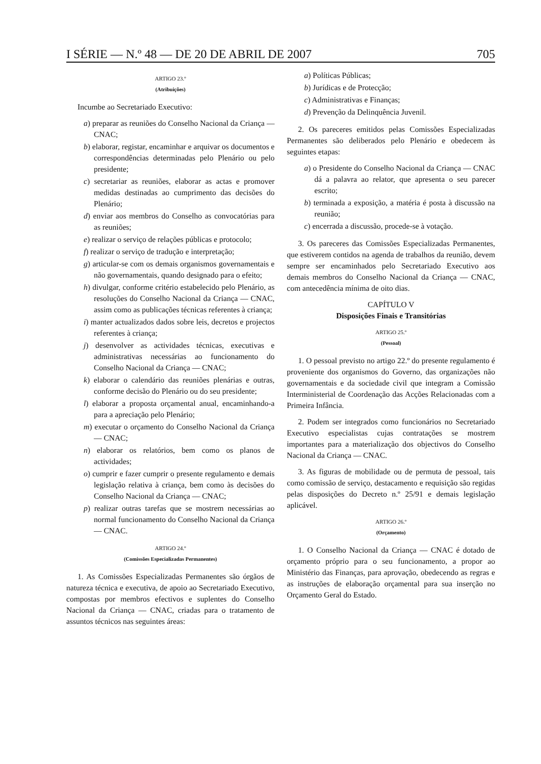I SÉRIE — N.º 48 — DE 20 DE ABRIL DE 2007 705
ARTIGO 23.º
(Atribuições)
Incumbe ao Secretariado Executivo:
a) preparar as reuniões do Conselho Nacional da Criança — CNAC;
b) elaborar, registar, encaminhar e arquivar os documentos e correspondências determinadas pelo Plenário ou pelo presidente;
c) secretariar as reuniões, elaborar as actas e promover medidas destinadas ao cumprimento das decisões do Plenário;
d) enviar aos membros do Conselho as convocatórias para as reuniões;
e) realizar o serviço de relações públicas e protocolo;
f) realizar o serviço de tradução e interpretação;
g) articular-se com os demais organismos governamentais e não governamentais, quando designado para o efeito;
h) divulgar, conforme critério estabelecido pelo Plenário, as resoluções do Conselho Nacional da Criança — CNAC, assim como as publicações técnicas referentes à criança;
i) manter actualizados dados sobre leis, decretos e projectos referentes à criança;
j) desenvolver as actividades técnicas, executivas e administrativas necessárias ao funcionamento do Conselho Nacional da Criança — CNAC;
k) elaborar o calendário das reuniões plenárias e outras, conforme decisão do Plenário ou do seu presidente;
l) elaborar a proposta orçamental anual, encaminhando-a para a apreciação pelo Plenário;
m) executar o orçamento do Conselho Nacional da Criança — CNAC;
n) elaborar os relatórios, bem como os planos de actividades;
o) cumprir e fazer cumprir o presente regulamento e demais legislação relativa à criança, bem como às decisões do Conselho Nacional da Criança — CNAC;
p) realizar outras tarefas que se mostrem necessárias ao normal funcionamento do Conselho Nacional da Criança — CNAC.
ARTIGO 24.º
(Comissões Especializadas Permanentes)
1. As Comissões Especializadas Permanentes são órgãos de natureza técnica e executiva, de apoio ao Secretariado Executivo, compostas por membros efectivos e suplentes do Conselho Nacional da Criança — CNAC, criadas para o tratamento de assuntos técnicos nas seguintes áreas:
a) Políticas Públicas;
b) Jurídicas e de Protecção;
c) Administrativas e Finanças;
d) Prevenção da Delinquência Juvenil.
2. Os pareceres emitidos pelas Comissões Especializadas Permanentes são deliberados pelo Plenário e obedecem às seguintes etapas:
a) o Presidente do Conselho Nacional da Criança — CNAC dá a palavra ao relator, que apresenta o seu parecer escrito;
b) terminada a exposição, a matéria é posta à discussão na reunião;
c) encerrada a discussão, procede-se à votação.
3. Os pareceres das Comissões Especializadas Permanentes, que estiverem contidos na agenda de trabalhos da reunião, devem sempre ser encaminhados pelo Secretariado Executivo aos demais membros do Conselho Nacional da Criança — CNAC, com antecedência mínima de oito dias.
CAPÍTULO V
Disposições Finais e Transitórias
ARTIGO 25.º
(Pessoal)
1. O pessoal previsto no artigo 22.º do presente regulamento é proveniente dos organismos do Governo, das organizações não governamentais e da sociedade civil que integram a Comissão Interministerial de Coordenação das Acções Relacionadas com a Primeira Infância.
2. Podem ser integrados como funcionários no Secretariado Executivo especialistas cujas contratações se mostrem importantes para a materialização dos objectivos do Conselho Nacional da Criança — CNAC.
3. As figuras de mobilidade ou de permuta de pessoal, tais como comissão de serviço, destacamento e requisição são regidas pelas disposições do Decreto n.º 25/91 e demais legislação aplicável.
ARTIGO 26.º
(Orçamento)
1. O Conselho Nacional da Criança — CNAC é dotado de orçamento próprio para o seu funcionamento, a propor ao Ministério das Finanças, para aprovação, obedecendo as regras e as instruções de elaboração orçamental para sua inserção no Orçamento Geral do Estado.